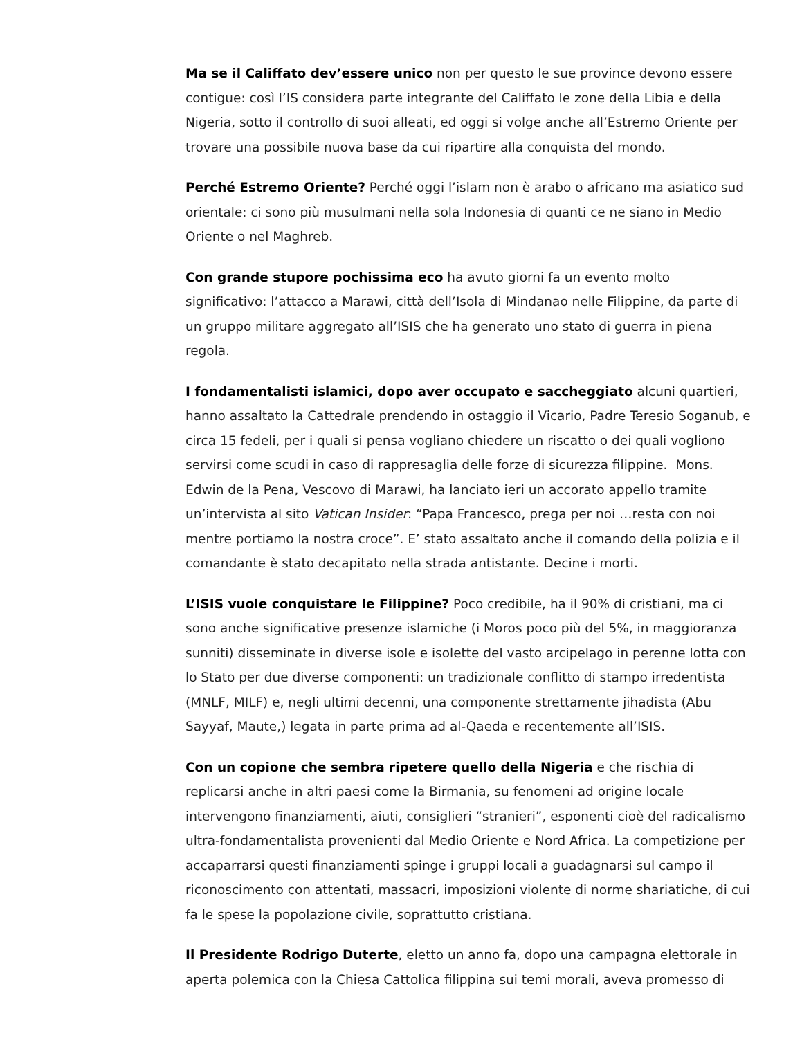Ma se il Califfato dev’essere unico non per questo le sue province devono essere contigue: così l’IS considera parte integrante del Califfato le zone della Libia e della Nigeria, sotto il controllo di suoi alleati, ed oggi si volge anche all’Estremo Oriente per trovare una possibile nuova base da cui ripartire alla conquista del mondo.
Perché Estremo Oriente? Perché oggi l’islam non è arabo o africano ma asiatico sud orientale: ci sono più musulmani nella sola Indonesia di quanti ce ne siano in Medio Oriente o nel Maghreb.
Con grande stupore pochissima eco ha avuto giorni fa un evento molto significativo: l’attacco a Marawi, città dell’Isola di Mindanao nelle Filippine, da parte di un gruppo militare aggregato all’ISIS che ha generato uno stato di guerra in piena regola.
I fondamentalisti islamici, dopo aver occupato e saccheggiato alcuni quartieri, hanno assaltato la Cattedrale prendendo in ostaggio il Vicario, Padre Teresio Soganub, e circa 15 fedeli, per i quali si pensa vogliano chiedere un riscatto o dei quali vogliono servirsi come scudi in caso di rappresaglia delle forze di sicurezza filippine. Mons. Edwin de la Pena, Vescovo di Marawi, ha lanciato ieri un accorato appello tramite un’intervista al sito Vatican Insider: “Papa Francesco, prega per noi …resta con noi mentre portiamo la nostra croce”. E’ stato assaltato anche il comando della polizia e il comandante è stato decapitato nella strada antistante. Decine i morti.
L’ISIS vuole conquistare le Filippine? Poco credibile, ha il 90% di cristiani, ma ci sono anche significative presenze islamiche (i Moros poco più del 5%, in maggioranza sunniti) disseminate in diverse isole e isolette del vasto arcipelago in perenne lotta con lo Stato per due diverse componenti: un tradizionale conflitto di stampo irredentista (MNLF, MILF) e, negli ultimi decenni, una componente strettamente jihadista (Abu Sayyaf, Maute,) legata in parte prima ad al-Qaeda e recentemente all’ISIS.
Con un copione che sembra ripetere quello della Nigeria e che rischia di replicarsi anche in altri paesi come la Birmania, su fenomeni ad origine locale intervengono finanziamenti, aiuti, consiglieri “stranieri”, esponenti cioè del radicalismo ultra-fondamentalista provenienti dal Medio Oriente e Nord Africa. La competizione per accaparrarsi questi finanziamenti spinge i gruppi locali a guadagnarsi sul campo il riconoscimento con attentati, massacri, imposizioni violente di norme shariatiche, di cui fa le spese la popolazione civile, soprattutto cristiana.
Il Presidente Rodrigo Duterte, eletto un anno fa, dopo una campagna elettorale in aperta polemica con la Chiesa Cattolica filippina sui temi morali, aveva promesso di